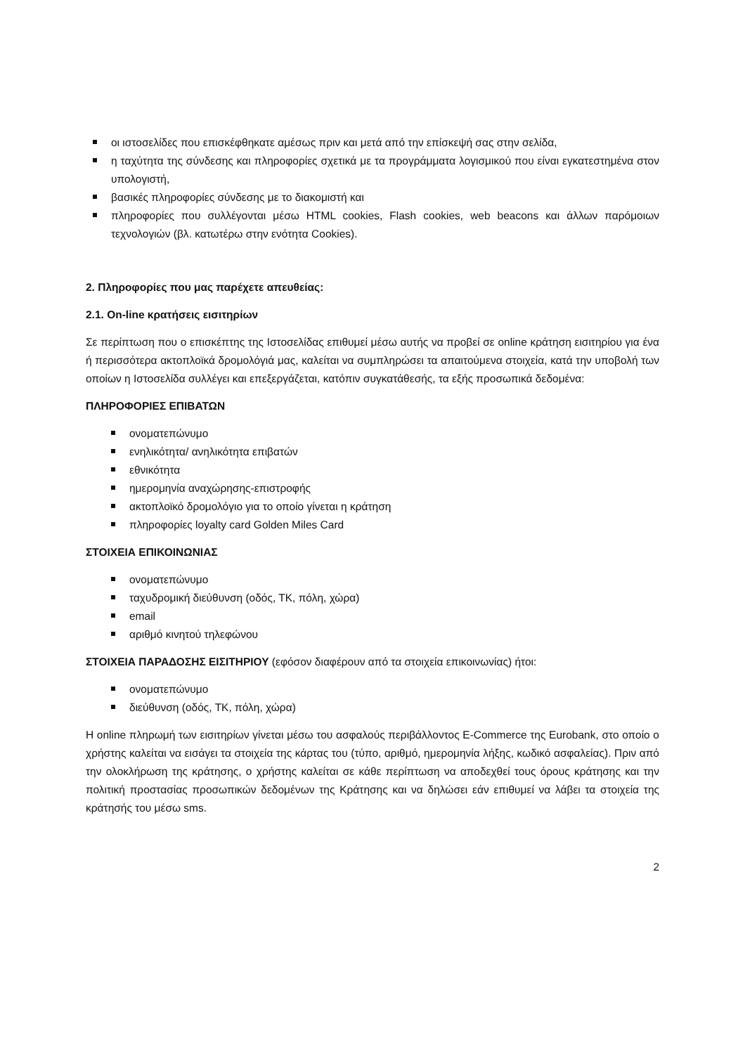οι ιστοσελίδες που επισκέφθηκατε αμέσως πριν και μετά από την επίσκεψή σας στην σελίδα,
η ταχύτητα της σύνδεσης και πληροφορίες σχετικά με τα προγράμματα λογισμικού που είναι εγκατεστημένα στον υπολογιστή,
βασικές πληροφορίες σύνδεσης με το διακομιστή και
πληροφορίες που συλλέγονται μέσω HTML cookies, Flash cookies, web beacons και άλλων παρόμοιων τεχνολογιών (βλ. κατωτέρω στην ενότητα Cookies).
2. Πληροφορίες που μας παρέχετε απευθείας:
2.1. On-line κρατήσεις εισιτηρίων
Σε περίπτωση που ο επισκέπτης της Ιστοσελίδας επιθυμεί μέσω αυτής να προβεί σε online κράτηση εισιτηρίου για ένα ή περισσότερα ακτοπλοϊκά δρομολόγιά μας, καλείται να συμπληρώσει τα απαιτούμενα στοιχεία, κατά την υποβολή των οποίων η Ιστοσελίδα συλλέγει και επεξεργάζεται, κατόπιν συγκατάθεσής, τα εξής προσωπικά δεδομένα:
ΠΛΗΡΟΦΟΡΙΕΣ ΕΠΙΒΑΤΩΝ
ονοματεπώνυμο
ενηλικότητα/ ανηλικότητα επιβατών
εθνικότητα
ημερομηνία αναχώρησης-επιστροφής
ακτοπλοϊκό δρομολόγιο για το οποίο γίνεται η κράτηση
πληροφορίες loyalty card Golden Miles Card
ΣΤΟΙΧΕΙΑ ΕΠΙΚΟΙΝΩΝΙΑΣ
ονοματεπώνυμο
ταχυδρομική διεύθυνση (οδός, ΤΚ, πόλη, χώρα)
email
αριθμό κινητού τηλεφώνου
ΣΤΟΙΧΕΙΑ ΠΑΡΑΔΟΣΗΣ ΕΙΣΙΤΗΡΙΟΥ (εφόσον διαφέρουν από τα στοιχεία επικοινωνίας) ήτοι:
ονοματεπώνυμο
διεύθυνση (οδός, ΤΚ, πόλη, χώρα)
Η online πληρωμή των εισιτηρίων γίνεται μέσω του ασφαλούς περιβάλλοντος E-Commerce της Eurobank, στο οποίο ο χρήστης καλείται να εισάγει τα στοιχεία της κάρτας του (τύπο, αριθμό, ημερομηνία λήξης, κωδικό ασφαλείας). Πριν από την ολοκλήρωση της κράτησης, ο χρήστης καλείται σε κάθε περίπτωση να αποδεχθεί τους όρους κράτησης και την πολιτική προστασίας προσωπικών δεδομένων της Κράτησης και να δηλώσει εάν επιθυμεί να λάβει τα στοιχεία της κράτησής του μέσω sms.
2